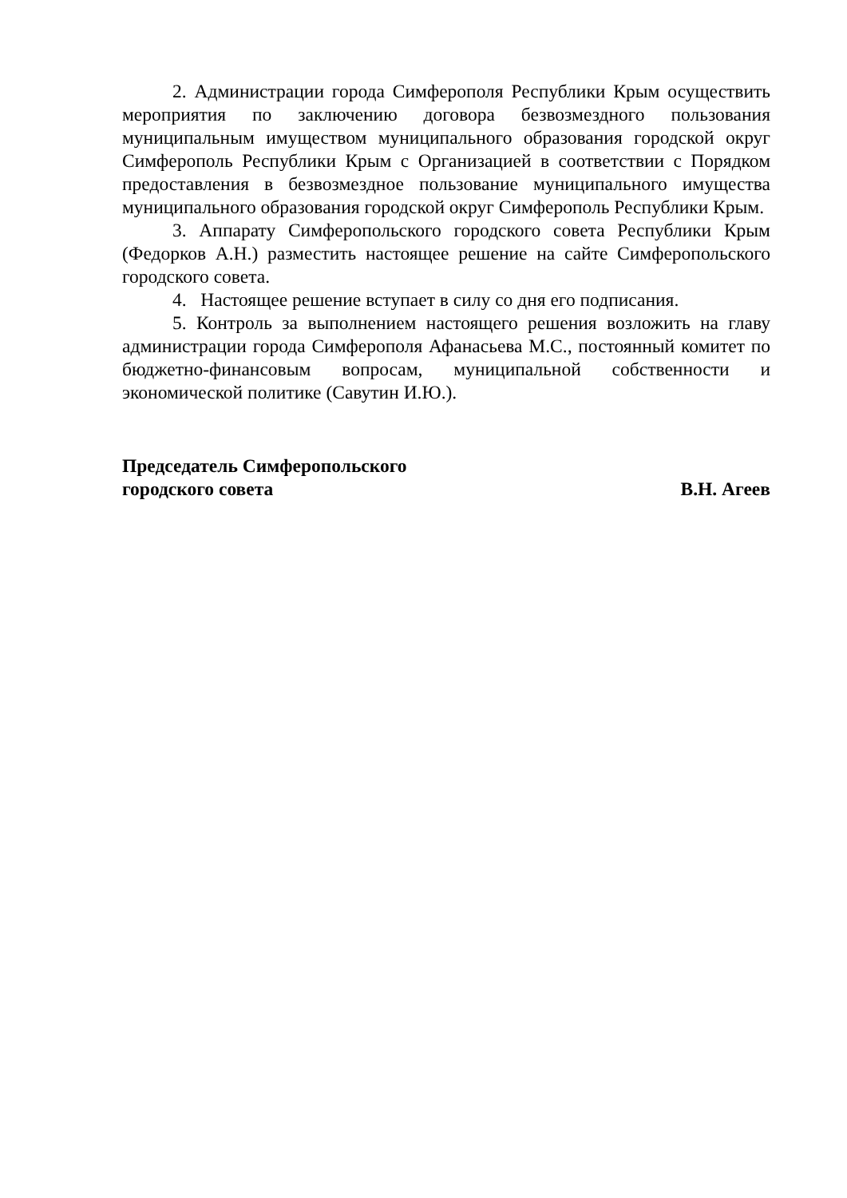2. Администрации города Симферополя Республики Крым осуществить мероприятия по заключению договора безвозмездного пользования муниципальным имуществом муниципального образования городской округ Симферополь Республики Крым с Организацией в соответствии с Порядком предоставления в безвозмездное пользование муниципального имущества муниципального образования городской округ Симферополь Республики Крым.
3. Аппарату Симферопольского городского совета Республики Крым (Федорков А.Н.) разместить настоящее решение на сайте Симферопольского городского совета.
4. Настоящее решение вступает в силу со дня его подписания.
5. Контроль за выполнением настоящего решения возложить на главу администрации города Симферополя Афанасьева М.С., постоянный комитет по бюджетно-финансовым вопросам, муниципальной собственности и экономической политике (Савутин И.Ю.).
Председатель Симферопольского
городского совета
В.Н. Агеев